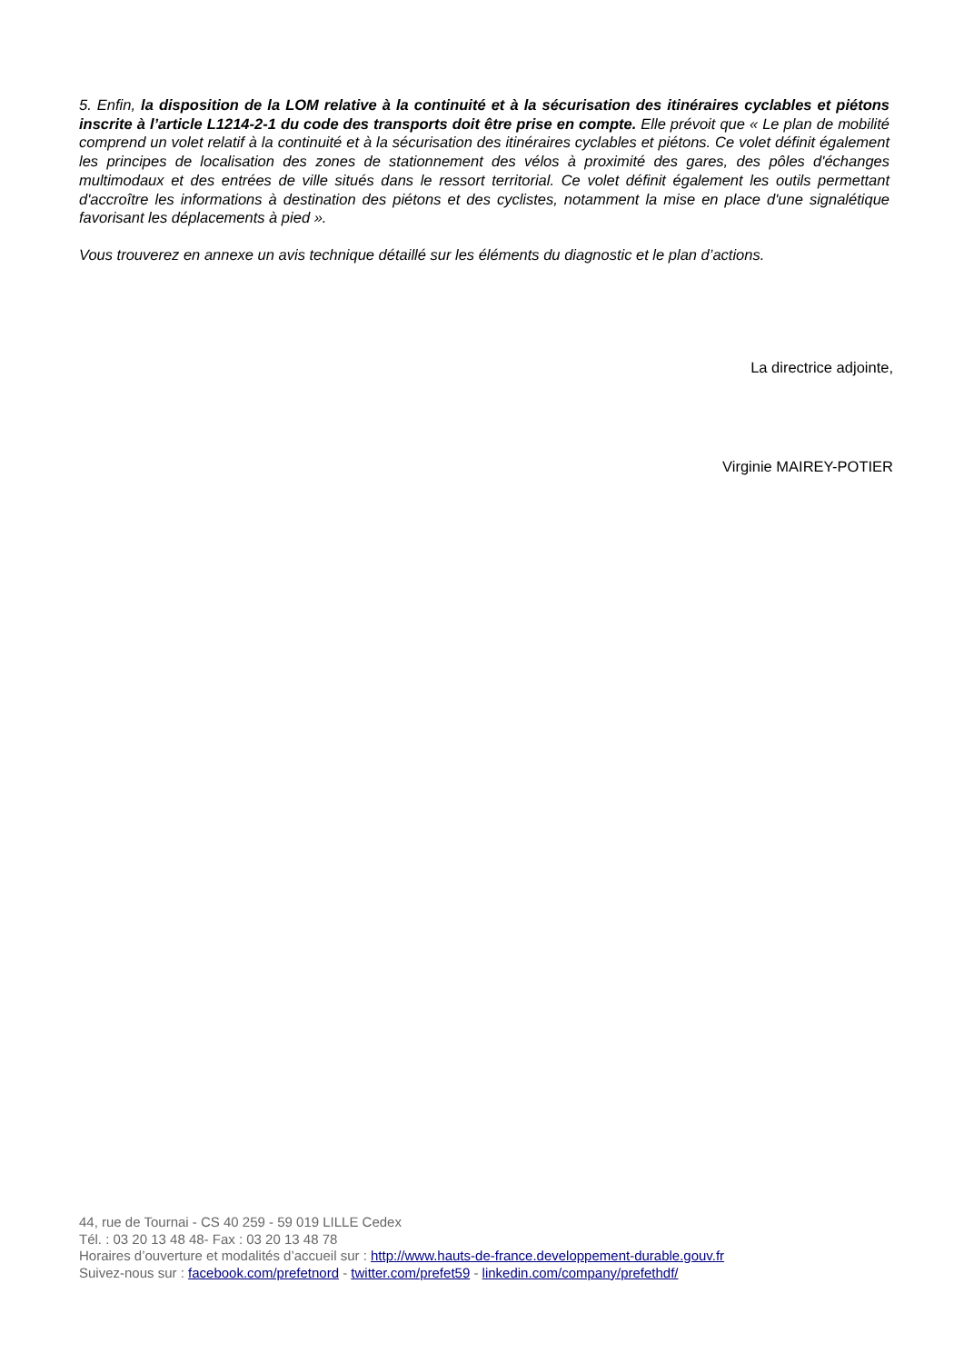5. Enfin, la disposition de la LOM relative à la continuité et à la sécurisation des itinéraires cyclables et piétons inscrite à l’article L1214-2-1 du code des transports doit être prise en compte. Elle prévoit que « Le plan de mobilité comprend un volet relatif à la continuité et à la sécurisation des itinéraires cyclables et piétons. Ce volet définit également les principes de localisation des zones de stationnement des vélos à proximité des gares, des pôles d'échanges multimodaux et des entrées de ville situés dans le ressort territorial. Ce volet définit également les outils permettant d'accroître les informations à destination des piétons et des cyclistes, notamment la mise en place d'une signalétique favorisant les déplacements à pied ».
Vous trouverez en annexe un avis technique détaillé sur les éléments du diagnostic et le plan d’actions.
La directrice adjointe,
Virginie MAIREY-POTIER
44, rue de Tournai - CS 40 259 - 59 019 LILLE Cedex
Tél. : 03 20 13 48 48- Fax : 03 20 13 48 78
Horaires d’ouverture et modalités d’accueil sur : http://www.hauts-de-france.developpement-durable.gouv.fr
Suivez-nous sur : facebook.com/prefetnord - twitter.com/prefet59 - linkedin.com/company/prefethdf/